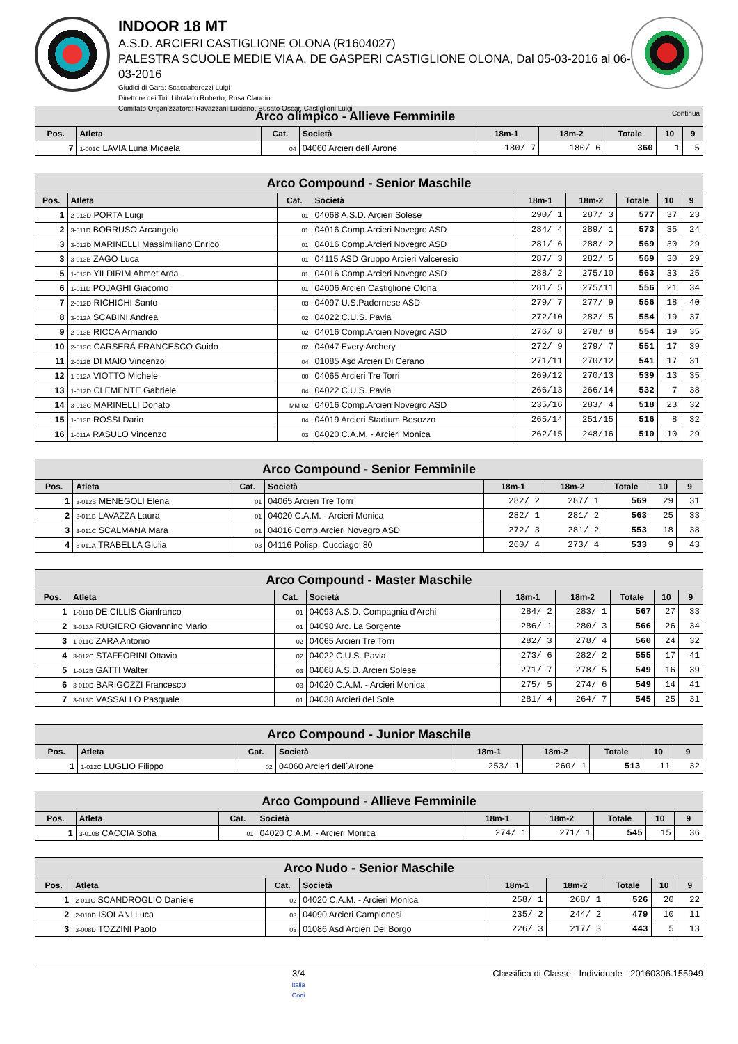INDOOR 18 MT
A.S.D. ARCIERI CASTIGLIONE OLONA (R1604027)
PALESTRA SCUOLE MEDIE VIA A. DE GASPERI CASTIGLIONE OLONA, Dal 05-03-2016 al 06-03-2016
Giudici di Gara: Scaccabarozzi Luigi
Direttore dei Tiri: Libralato Roberto, Rosa Claudio
Comitato Organizzatore: Ravazzani Luciano, Busato Oscar, Castiglioni Luigi
| Arco olimpico - Allieve Femminile Continua | | | | | | | | |
| --- | --- | --- | --- | --- | --- | --- | --- | --- |
| Pos. | Atleta | Cat. | Società | 18m-1 | 18m-2 | Totale | 10 | 9 |
| 7 | 1-001C LAVIA Luna Micaela | 04 | 04060 Arcieri dell`Airone | 180/ 7 | 180/ 6 | 360 | 1 | 5 |
| Arco Compound - Senior Maschile | | | | | | | | |
| --- | --- | --- | --- | --- | --- | --- | --- | --- |
| Pos. | Atleta | Cat. | Società | 18m-1 | 18m-2 | Totale | 10 | 9 |
| 1 | 2-013D PORTA Luigi | 01 | 04068 A.S.D. Arcieri Solese | 290/ 1 | 287/ 3 | 577 | 37 | 23 |
| 2 | 3-011D BORRUSO Arcangelo | 01 | 04016 Comp.Arcieri Novegro ASD | 284/ 4 | 289/ 1 | 573 | 35 | 24 |
| 3 | 3-012D MARINELLI Massimiliano Enrico | 01 | 04016 Comp.Arcieri Novegro ASD | 281/ 6 | 288/ 2 | 569 | 30 | 29 |
| 3 | 3-013B ZAGO Luca | 01 | 04115 ASD Gruppo Arcieri Valceresio | 287/ 3 | 282/ 5 | 569 | 30 | 29 |
| 5 | 1-013D YILDIRIM Ahmet Arda | 01 | 04016 Comp.Arcieri Novegro ASD | 288/ 2 | 275/10 | 563 | 33 | 25 |
| 6 | 1-011D POJAGHI Giacomo | 01 | 04006 Arcieri Castiglione Olona | 281/ 5 | 275/11 | 556 | 21 | 34 |
| 7 | 2-012D RICHICHI Santo | 03 | 04097 U.S.Padernese ASD | 279/ 7 | 277/ 9 | 556 | 18 | 40 |
| 8 | 3-012A SCABINI Andrea | 02 | 04022 C.U.S. Pavia | 272/10 | 282/ 5 | 554 | 19 | 37 |
| 9 | 2-013B RICCA Armando | 02 | 04016 Comp.Arcieri Novegro ASD | 276/ 8 | 278/ 8 | 554 | 19 | 35 |
| 10 | 2-013C CARSERÀ FRANCESCO Guido | 02 | 04047 Every Archery | 272/ 9 | 279/ 7 | 551 | 17 | 39 |
| 11 | 2-012B DI MAIO Vincenzo | 04 | 01085 Asd Arcieri Di Cerano | 271/11 | 270/12 | 541 | 17 | 31 |
| 12 | 1-012A VIOTTO Michele | 00 | 04065 Arcieri Tre Torri | 269/12 | 270/13 | 539 | 13 | 35 |
| 13 | 1-012D CLEMENTE Gabriele | 04 | 04022 C.U.S. Pavia | 266/13 | 266/14 | 532 | 7 | 38 |
| 14 | 3-013C MARINELLI Donato | MM 02 | 04016 Comp.Arcieri Novegro ASD | 235/16 | 283/ 4 | 518 | 23 | 32 |
| 15 | 1-013B ROSSI Dario | 04 | 04019 Arcieri Stadium Besozzo | 265/14 | 251/15 | 516 | 8 | 32 |
| 16 | 1-011A RASULO Vincenzo | 03 | 04020 C.A.M. - Arcieri Monica | 262/15 | 248/16 | 510 | 10 | 29 |
| Arco Compound - Senior Femminile | | | | | | | | |
| --- | --- | --- | --- | --- | --- | --- | --- | --- |
| Pos. | Atleta | Cat. | Società | 18m-1 | 18m-2 | Totale | 10 | 9 |
| 1 | 3-012B MENEGOLI Elena | 01 | 04065 Arcieri Tre Torri | 282/ 2 | 287/ 1 | 569 | 29 | 31 |
| 2 | 3-011B LAVAZZA Laura | 01 | 04020 C.A.M. - Arcieri Monica | 282/ 1 | 281/ 2 | 563 | 25 | 33 |
| 3 | 3-011C SCALMANA Mara | 01 | 04016 Comp.Arcieri Novegro ASD | 272/ 3 | 281/ 2 | 553 | 18 | 38 |
| 4 | 3-011A TRABELLA Giulia | 03 | 04116 Polisp. Cucciago '80 | 260/ 4 | 273/ 4 | 533 | 9 | 43 |
| Arco Compound - Master Maschile | | | | | | | | |
| --- | --- | --- | --- | --- | --- | --- | --- | --- |
| Pos. | Atleta | Cat. | Società | 18m-1 | 18m-2 | Totale | 10 | 9 |
| 1 | 1-011B DE CILLIS Gianfranco | 01 | 04093 A.S.D. Compagnia d'Archi | 284/ 2 | 283/ 1 | 567 | 27 | 33 |
| 2 | 3-013A RUGIERO Giovannino Mario | 01 | 04098 Arc. La Sorgente | 286/ 1 | 280/ 3 | 566 | 26 | 34 |
| 3 | 1-011C ZARA Antonio | 02 | 04065 Arcieri Tre Torri | 282/ 3 | 278/ 4 | 560 | 24 | 32 |
| 4 | 3-012C STAFFORINI Ottavio | 02 | 04022 C.U.S. Pavia | 273/ 6 | 282/ 2 | 555 | 17 | 41 |
| 5 | 1-012B GATTI Walter | 03 | 04068 A.S.D. Arcieri Solese | 271/ 7 | 278/ 5 | 549 | 16 | 39 |
| 6 | 3-010D BARIGOZZI Francesco | 03 | 04020 C.A.M. - Arcieri Monica | 275/ 5 | 274/ 6 | 549 | 14 | 41 |
| 7 | 3-013D VASSALLO Pasquale | 01 | 04038 Arcieri del Sole | 281/ 4 | 264/ 7 | 545 | 25 | 31 |
| Arco Compound - Junior Maschile | | | | | | | | |
| --- | --- | --- | --- | --- | --- | --- | --- | --- |
| Pos. | Atleta | Cat. | Società | 18m-1 | 18m-2 | Totale | 10 | 9 |
| 1 | 1-012C LUGLIO Filippo | 02 | 04060 Arcieri dell`Airone | 253/ 1 | 260/ 1 | 513 | 11 | 32 |
| Arco Compound - Allieve Femminile | | | | | | | | |
| --- | --- | --- | --- | --- | --- | --- | --- | --- |
| Pos. | Atleta | Cat. | Società | 18m-1 | 18m-2 | Totale | 10 | 9 |
| 1 | 3-010B CACCIA Sofia | 01 | 04020 C.A.M. - Arcieri Monica | 274/ 1 | 271/ 1 | 545 | 15 | 36 |
| Arco Nudo - Senior Maschile | | | | | | | | |
| --- | --- | --- | --- | --- | --- | --- | --- | --- |
| Pos. | Atleta | Cat. | Società | 18m-1 | 18m-2 | Totale | 10 | 9 |
| 1 | 2-011C SCANDROGLIO Daniele | 02 | 04020 C.A.M. - Arcieri Monica | 258/ 1 | 268/ 1 | 526 | 20 | 22 |
| 2 | 2-010D ISOLANI Luca | 03 | 04090 Arcieri Campionesi | 235/ 2 | 244/ 2 | 479 | 10 | 11 |
| 3 | 3-008D TOZZINI Paolo | 03 | 01086 Asd Arcieri Del Borgo | 226/ 3 | 217/ 3 | 443 | 5 | 13 |
3/4
Italia
Coni
Classifica di Classe - Individuale - 20160306.155949